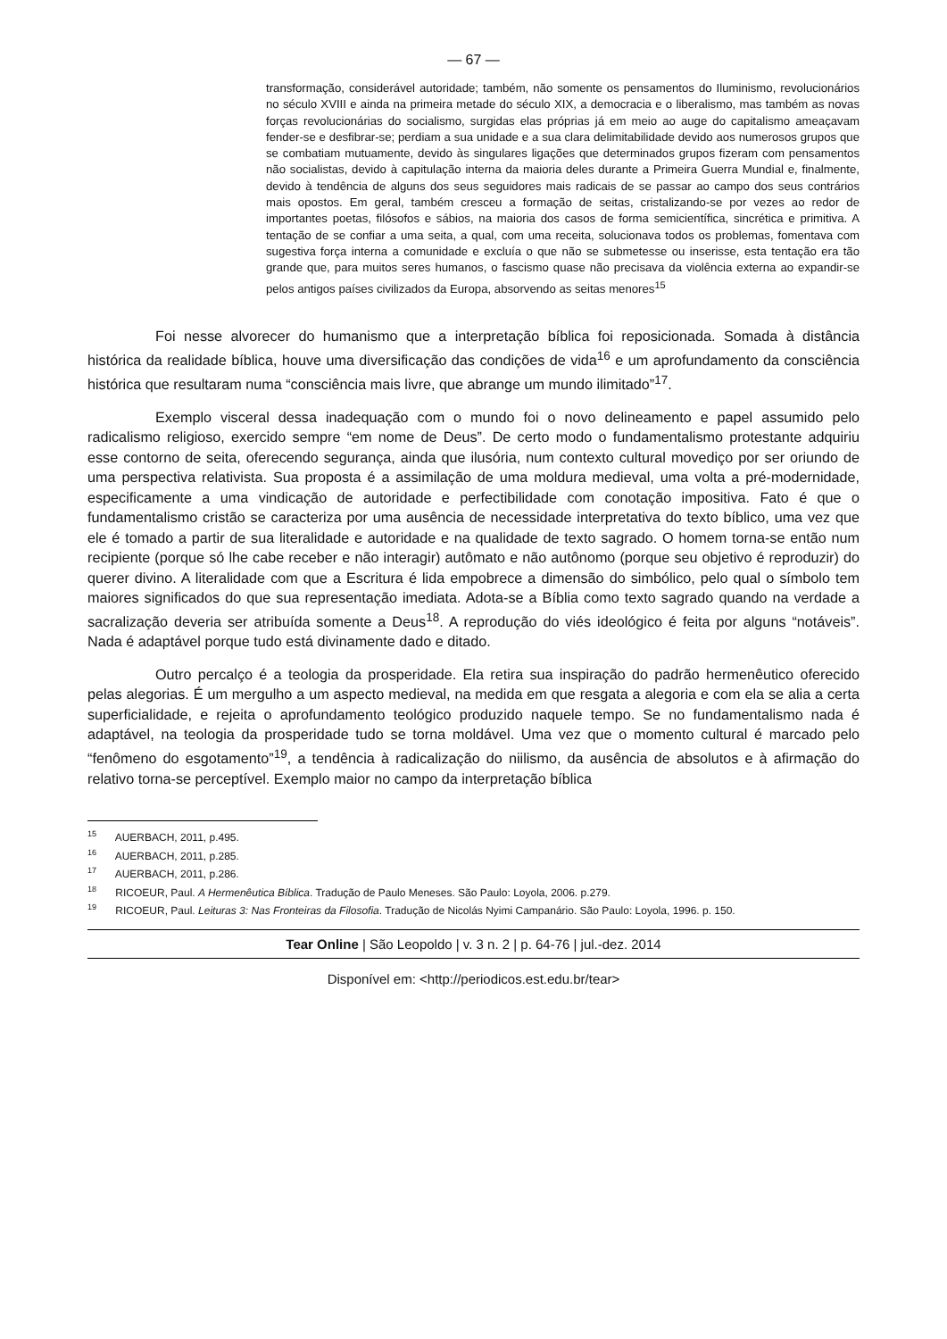— 67 —
transformação, considerável autoridade; também, não somente os pensamentos do Iluminismo, revolucionários no século XVIII e ainda na primeira metade do século XIX, a democracia e o liberalismo, mas também as novas forças revolucionárias do socialismo, surgidas elas próprias já em meio ao auge do capitalismo ameaçavam fender-se e desfibrar-se; perdiam a sua unidade e a sua clara delimitabilidade devido aos numerosos grupos que se combatiam mutuamente, devido às singulares ligações que determinados grupos fizeram com pensamentos não socialistas, devido à capitulação interna da maioria deles durante a Primeira Guerra Mundial e, finalmente, devido à tendência de alguns dos seus seguidores mais radicais de se passar ao campo dos seus contrários mais opostos. Em geral, também cresceu a formação de seitas, cristalizando-se por vezes ao redor de importantes poetas, filósofos e sábios, na maioria dos casos de forma semicientífica, sincrética e primitiva. A tentação de se confiar a uma seita, a qual, com uma receita, solucionava todos os problemas, fomentava com sugestiva força interna a comunidade e excluía o que não se submetesse ou inserisse, esta tentação era tão grande que, para muitos seres humanos, o fascismo quase não precisava da violência externa ao expandir-se pelos antigos países civilizados da Europa, absorvendo as seitas menores<sup>15</sup>
Foi nesse alvorecer do humanismo que a interpretação bíblica foi reposicionada. Somada à distância histórica da realidade bíblica, houve uma diversificação das condições de vida<sup>16</sup> e um aprofundamento da consciência histórica que resultaram numa “consciência mais livre, que abrange um mundo ilimitado”<sup>17</sup>.
Exemplo visceral dessa inadequação com o mundo foi o novo delineamento e papel assumido pelo radicalismo religioso, exercido sempre “em nome de Deus”. De certo modo o fundamentalismo protestante adquiriu esse contorno de seita, oferecendo segurança, ainda que ilusória, num contexto cultural movediço por ser oriundo de uma perspectiva relativista. Sua proposta é a assimilação de uma moldura medieval, uma volta a pré-modernidade, especificamente a uma vindicação de autoridade e perfectibilidade com conotação impositiva. Fato é que o fundamentalismo cristão se caracteriza por uma ausência de necessidade interpretativa do texto bíblico, uma vez que ele é tomado a partir de sua literalidade e autoridade e na qualidade de texto sagrado. O homem torna-se então num recipiente (porque só lhe cabe receber e não interagir) autômato e não autônomo (porque seu objetivo é reproduzir) do querer divino. A literalidade com que a Escritura é lida empobrece a dimensão do simbólico, pelo qual o símbolo tem maiores significados do que sua representação imediata. Adota-se a Bíblia como texto sagrado quando na verdade a sacralização deveria ser atribuída somente a Deus<sup>18</sup>. A reprodução do viés ideológico é feita por alguns “notáveis”. Nada é adaptável porque tudo está divinamente dado e ditado.
Outro percalço é a teologia da prosperidade. Ela retira sua inspiração do padrão hermenêutico oferecido pelas alegorias. É um mergulho a um aspecto medieval, na medida em que resgata a alegoria e com ela se alia a certa superficialidade, e rejeita o aprofundamento teológico produzido naquele tempo. Se no fundamentalismo nada é adaptável, na teologia da prosperidade tudo se torna moldável. Uma vez que o momento cultural é marcado pelo “fenômeno do esgotamento”<sup>19</sup>, a tendência à radicalização do niilismo, da ausência de absolutos e à afirmação do relativo torna-se perceptível. Exemplo maior no campo da interpretação bíblica
<sup>15</sup> AUERBACH, 2011, p.495.
<sup>16</sup> AUERBACH, 2011, p.285.
<sup>17</sup> AUERBACH, 2011, p.286.
<sup>18</sup> RICOEUR, Paul. A Hermenêutica Bíblica. Tradução de Paulo Meneses. São Paulo: Loyola, 2006. p.279.
<sup>19</sup> RICOEUR, Paul. Leituras 3: Nas Fronteiras da Filosofia. Tradução de Nicolás Nyimi Campanário. São Paulo: Loyola, 1996. p. 150.
Tear Online | São Leopoldo | v. 3 n. 2 | p. 64-76 | jul.-dez. 2014
Disponível em: <http://periodicos.est.edu.br/tear>